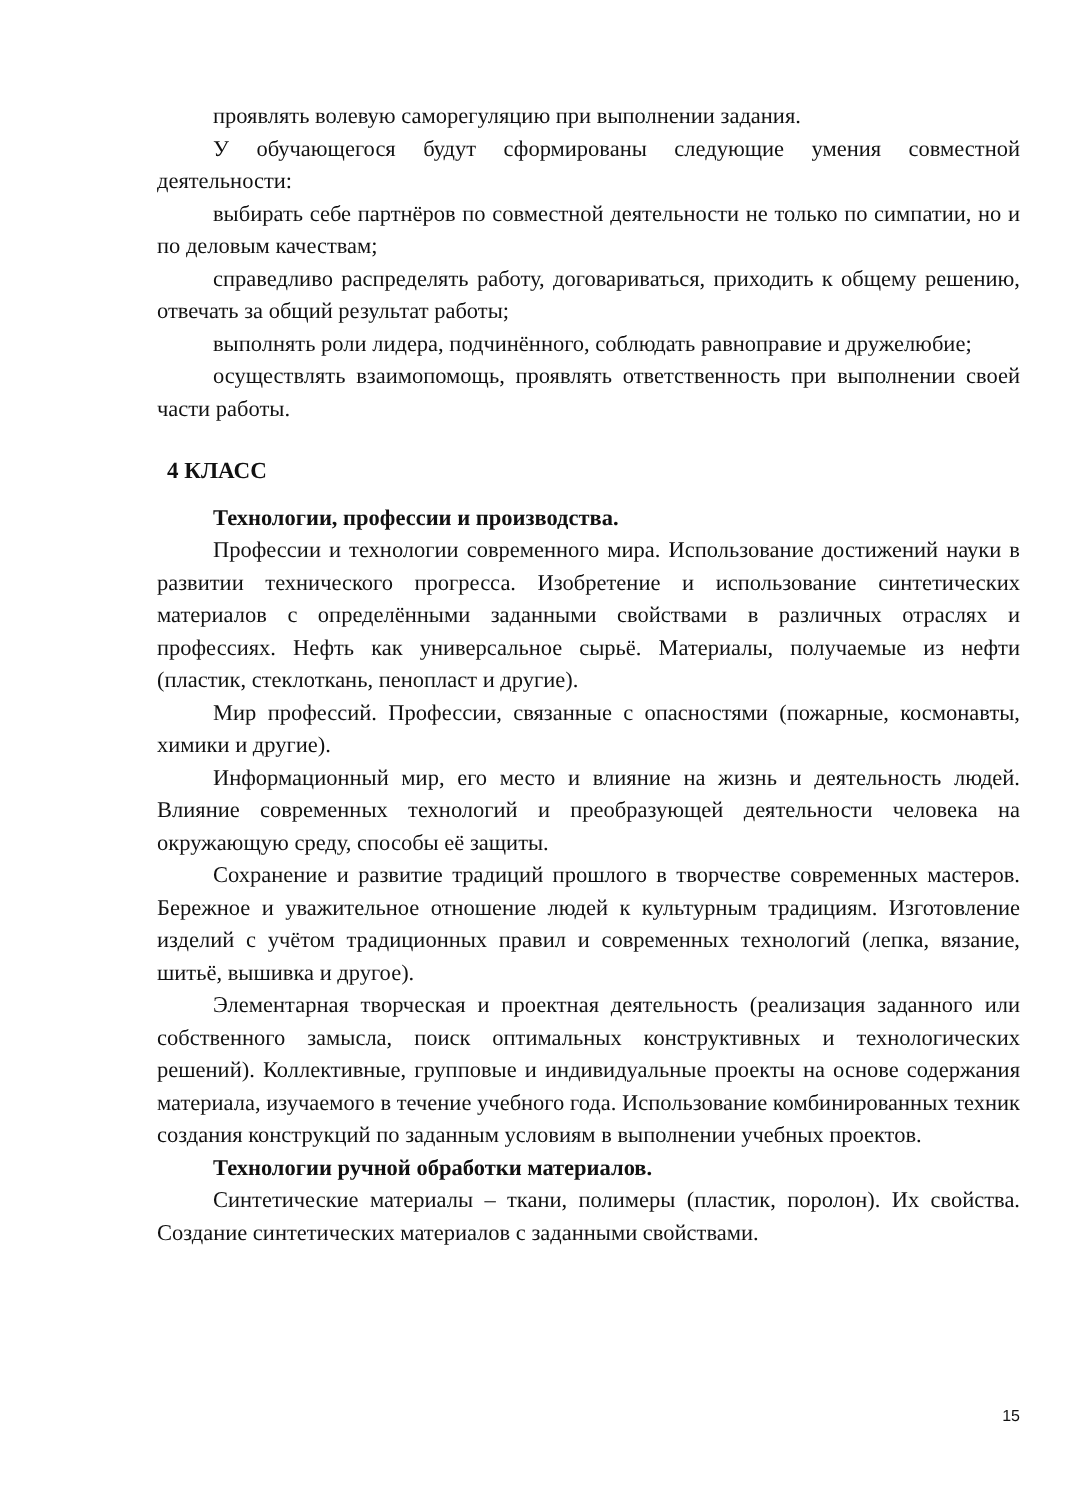проявлять волевую саморегуляцию при выполнении задания.
У обучающегося будут сформированы следующие умения совместной деятельности:
выбирать себе партнёров по совместной деятельности не только по симпатии, но и по деловым качествам;
справедливо распределять работу, договариваться, приходить к общему решению, отвечать за общий результат работы;
выполнять роли лидера, подчинённого, соблюдать равноправие и дружелюбие;
осуществлять взаимопомощь, проявлять ответственность при выполнении своей части работы.
4 КЛАСС
Технологии, профессии и производства.
Профессии и технологии современного мира. Использование достижений науки в развитии технического прогресса. Изобретение и использование синтетических материалов с определёнными заданными свойствами в различных отраслях и профессиях. Нефть как универсальное сырьё. Материалы, получаемые из нефти (пластик, стеклоткань, пенопласт и другие).
Мир профессий. Профессии, связанные с опасностями (пожарные, космонавты, химики и другие).
Информационный мир, его место и влияние на жизнь и деятельность людей. Влияние современных технологий и преобразующей деятельности человека на окружающую среду, способы её защиты.
Сохранение и развитие традиций прошлого в творчестве современных мастеров. Бережное и уважительное отношение людей к культурным традициям. Изготовление изделий с учётом традиционных правил и современных технологий (лепка, вязание, шитьё, вышивка и другое).
Элементарная творческая и проектная деятельность (реализация заданного или собственного замысла, поиск оптимальных конструктивных и технологических решений). Коллективные, групповые и индивидуальные проекты на основе содержания материала, изучаемого в течение учебного года. Использование комбинированных техник создания конструкций по заданным условиям в выполнении учебных проектов.
Технологии ручной обработки материалов.
Синтетические материалы – ткани, полимеры (пластик, поролон). Их свойства. Создание синтетических материалов с заданными свойствами.
15